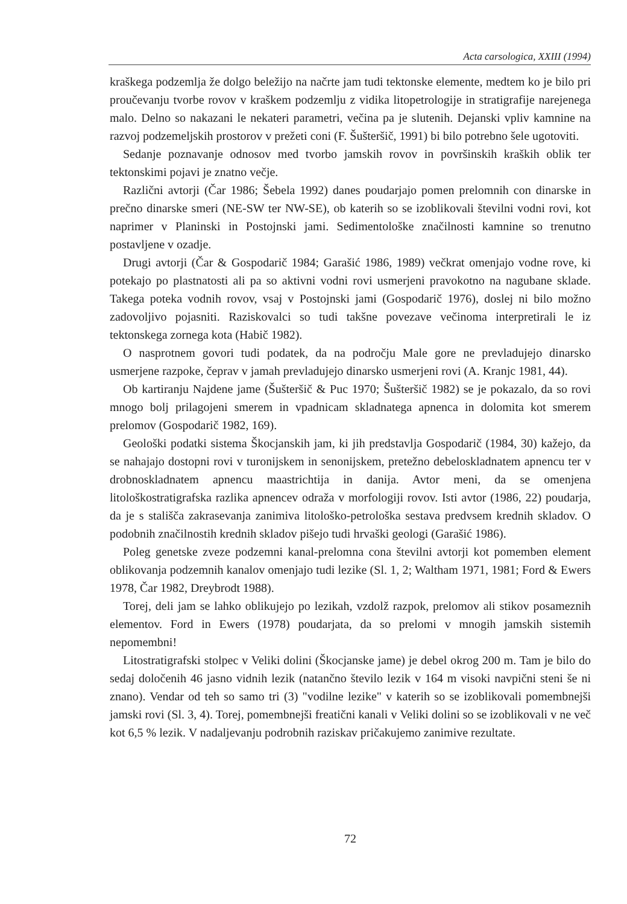Acta carsologica, XXIII (1994)
kraškega podzemlja že dolgo beležijo na načrte jam tudi tektonske elemente, medtem ko je bilo pri proučevanju tvorbe rovov v kraškem podzemlju z vidika litopetrologije in stratigrafije narejenega malo. Delno so nakazani le nekateri parametri, večina pa je slutenih. Dejanski vpliv kamnine na razvoj podzemeljskih prostorov v prežeti coni (F. Šušteršič, 1991) bi bilo potrebno šele ugotoviti.
Sedanje poznavanje odnosov med tvorbo jamskih rovov in površinskih kraških oblik ter tektonskimi pojavi je znatno večje.
Različni avtorji (Čar 1986; Šebela 1992) danes poudarjajo pomen prelomnih con dinarske in prečno dinarske smeri (NE-SW ter NW-SE), ob katerih so se izoblikovali številni vodni rovi, kot naprimer v Planinski in Postojnski jami. Sedimentološke značilnosti kamnine so trenutno postavljene v ozadje.
Drugi avtorji (Čar & Gospodarič 1984; Garašić 1986, 1989) večkrat omenjajo vodne rove, ki potekajo po plastnatosti ali pa so aktivni vodni rovi usmerjeni pravokotno na nagubane sklade. Takega poteka vodnih rovov, vsaj v Postojnski jami (Gospodarič 1976), doslej ni bilo možno zadovoljivo pojasniti. Raziskovalci so tudi takšne povezave večinoma interpretirali le iz tektonskega zornega kota (Habič 1982).
O nasprotnem govori tudi podatek, da na področju Male gore ne prevladujejo dinarsko usmerjene razpoke, čeprav v jamah prevladujejo dinarsko usmerjeni rovi (A. Kranjc 1981, 44).
Ob kartiranju Najdene jame (Šušteršič & Puc 1970; Šušteršič 1982) se je pokazalo, da so rovi mnogo bolj prilagojeni smerem in vpadnicam skladnatega apnenca in dolomita kot smerem prelomov (Gospodarič 1982, 169).
Geološki podatki sistema Škocjanskih jam, ki jih predstavlja Gospodarič (1984, 30) kažejo, da se nahajajo dostopni rovi v turonijskem in senonijskem, pretežno debeloskladnatem apnencu ter v drobnoskladnatem apnencu maastrichtija in danija. Avtor meni, da se omenjena litološkostratigrafska razlika apnencev odraža v morfologiji rovov. Isti avtor (1986, 22) poudarja, da je s stališča zakrasevanja zanimiva litološko-petrološka sestava predvsem krednih skladov. O podobnih značilnostih krednih skladov pišejo tudi hrvaški geologi (Garašić 1986).
Poleg genetske zveze podzemni kanal-prelomna cona številni avtorji kot pomemben element oblikovanja podzemnih kanalov omenjajo tudi lezike (Sl. 1, 2; Waltham 1971, 1981; Ford & Ewers 1978, Čar 1982, Dreybrodt 1988).
Torej, deli jam se lahko oblikujejo po lezikah, vzdolž razpok, prelomov ali stikov posameznih elementov. Ford in Ewers (1978) poudarjata, da so prelomi v mnogih jamskih sistemih nepomembni!
Litostratigrafski stolpec v Veliki dolini (Škocjanske jame) je debel okrog 200 m. Tam je bilo do sedaj določenih 46 jasno vidnih lezik (natančno število lezik v 164 m visoki navpični steni še ni znano). Vendar od teh so samo tri (3) "vodilne lezike" v katerih so se izoblikovali pomembnejši jamski rovi (Sl. 3, 4). Torej, pomembnejši freatični kanali v Veliki dolini so se izoblikovali v ne več kot 6,5 % lezik. V nadaljevanju podrobnih raziskav pričakujemo zanimive rezultate.
72